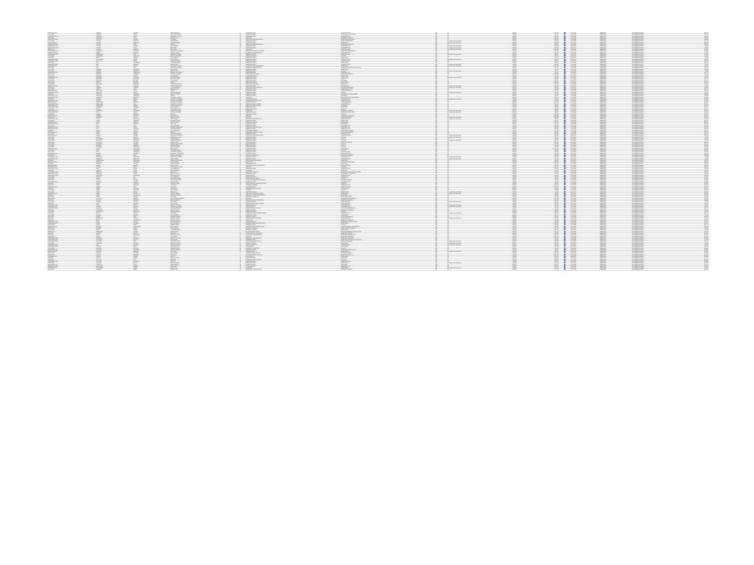| PROFESIONALES | CABEZAS | PAREDES | MARIA CRISTINA | 7 | ASISTENTE SOCIAL | ASISTENTE SOCIAL | RM | (2) | PESOS | 1.481.724 | | 01-08-1988 | INDEFINIDO | SIN OBSERVACIONES | 349.344 |
| AUXILIARES | CABRERA | LOBOS | GEMA DEL CARMEN | 15 | ENSEÑANZA MEDIA | SECRETARIA CALL CENTER | RM | (2) | PESOS | 427.987 | | 16-08-1988 | INDEFINIDO | SIN OBSERVACIONES | 106.701 |
| ADMINISTRATIVOS | CABRERA | OSSES | MARGARITA CLAUDIA | 16 | ENSEÑANZA MEDIA | ADMINISTRATIVO | RM | (2) | PESOS | 413.691 | | 01-08-1998 | INDEFINIDO | SIN OBSERVACIONES | 102.809 |
| JEFATURAS | CARRASCO | VALLE | PATRICIO IVAN | 9 | CONTADOR | TESORERO MUNICIPAL | RM | (2) | PESOS | 985.634 | | 01-11-1985 | INDEFINIDO | SIN OBSERVACIONES | 234.011 |
| ADMINISTRATIVOS | CASTILLO | TOLEDO | LUTGARDA | 12 | TECNICO EN BIENESTAR SOCIAL | SECRETARIA INSPECCION | RM | (2) | PESOS | 639.162 | | 01-04-1988 | INDEFINIDO | SIN OBSERVACIONES | 155.226 |
| AUXILIARES | CASTRO | FUENTES | CARLOS RAUL | 15 | ENSEÑANZA BASICA | OPERADOR DE RADIO | RM | Sin asignaciones especiales | PESOS | 427.987 | | 01-08-1996 | INDEFINIDO | SIN OBSERVACIONES | 106.701 |
| PROFESIONALES | CASTRO | MERCADO | TERESA GABRIELA | 11 | ASISTENTE SOCIAL | PROFESIONAL | RM | Sin asignaciones especiales | PESOS | 683.611 | | 01-08-2011 | INDEFINIDO | SIN OBSERVACIONES | 163.800 |
| ADMINISTRATIVOS | CATALAN | TAPIA | MARILUZ | 12 | TECNICO EN BIENESTAR SOCIAL | SECRETARIA TRANSITO | RM | (2) | PESOS | 639.162 | | 01-11-1985 | INDEFINIDO | SIN OBSERVACIONES | 155.226 |
| ADMINISTRATIVOS | CHANDIA | CAMPOS | JUAN CARLOS | 18 | ENSEÑANZA MEDIA | ADMINISTRATIVO | RM | Sin asignaciones especiales | PESOS | 350.499 | | 02-11-2011 | INDEFINIDO | SIN OBSERVACIONES | 88.230 |
| ADMINISTRATIVOS | CHAVEZ | PLAZA | ERNA INES | 17 | ENSEÑANZA MEDIA | ADMINISTRATIVO | RM | Sin asignaciones especiales | PESOS | 368.562 | | 02-11-2011 | INDEFINIDO | SIN OBSERVACIONES | 92.318 |
| DIRECTIVOS | CHOLAKY | CABEZAS | MARIA JOSE | 4 | ARQUITECTO | DIRECTORA DOM | RM | Sin asignaciones especiales | PESOS | 2.329.153 | | 01-08-2011 | INDEFINIDO | SIN OBSERVACIONES | 571.140 |
| ADMINISTRATIVOS | CISTERNAS | ACEVEDO | ROSALIA DEL CARMEN | 13 | SECRETARIA EJECUTIVA BILINGUE | SECRETARIA DESARROLLO | RM | (2) | PESOS | 551.267 | | 01-09-1989 | INDEFINIDO | SIN OBSERVACIONES | 134.959 |
| ADMINISTRATIVOS | COFRE | BARRIOS | LISBETH HANNIA | 14 | SECRETARIA ADMINISTRATIVA | ADMINISTRATIVO | RM | (2) | PESOS | 469.107 | | 01-01-1994 | INDEFINIDO | SIN OBSERVACIONES | 119.675 |
| ADMINISTRATIVOS | CONTRERAS | DIAZ | JENNIFFER ANDREA | 17 | ENSEÑANZA MEDIA | ADMINISTRATIVO | RM | Sin asignaciones especiales | PESOS | 368.562 | | 02-11-2011 | INDEFINIDO | SIN OBSERVACIONES | 92.318 |
| AUXILIARES | CONTRERAS | GONZALEZ | JORGE ALEJANDRO | 15 | ENSEÑANZA BASICA | AUXILIAR | RM | (2) | PESOS | 427.987 | | 01-06-1994 | INDEFINIDO | SIN OBSERVACIONES | 106.701 |
| AUXILIARES | CUEVAS | FUENTES | JUAN ALBERTO | 17 | ENSEÑANZA MEDIA | CONDUCTOR | RM | (2) | PESOS | 366.147 | | 11-09-2006 | INDEFINIDO | SIN OBSERVACIONES | 92.318 |
| ADMINISTRATIVOS | DE LA BARRA | CORTE | ANA CATALINA | 15 | ENSEÑANZA MEDIA | ADMINISTRATIVO | RM | Sin asignaciones especiales | PESOS | 430.809 | | 25-06-2007 | INDEFINIDO | SIN OBSERVACIONES | 106.701 |
| ADMINISTRATIVOS | DEL VALLE | REYES | LIDIA DEL CARMEN | 13 | ENSEÑANZA MEDIA | ADMINISTRATIVO | RM | (2) | PESOS | 551.267 | | 01-09-1989 | INDEFINIDO | SIN OBSERVACIONES | 134.959 |
| AUXILIARES | DIAZ | CONTRERAS | VICTOR ORLANDO | 14 | ENSEÑANZA BASICA | CONDUCTOR | RM | (2) | PESOS | 482.236 | | 01-12-1981 | INDEFINIDO | SIN OBSERVACIONES | 119.675 |
| ADMINISTRATIVOS | DIAZ | ESPINOZA | MARIA ISABEL | 17 | ENSEÑANZA MEDIA | ADMINISTRATIVO | RM | Sin asignaciones especiales | PESOS | 368.562 | | 01-08-2011 | INDEFINIDO | SIN OBSERVACIONES | 92.318 |
| PROFESIONALES | DIAZ | LASTRA | MACARENA HAYDEE | 6 | ADMINISTRACION DE EMPRESAS | PROFESIONAL | RM | Sin asignaciones especiales | PESOS | 1.866.180 | | 01-01-1994 | INDEFINIDO | SIN OBSERVACIONES | 434.870 |
| JEFATURAS | DIAZ | SOTO | NORMA DEL CARMEN | 10 | SECRETARIA ADMINISTRATIVA | SECRETARIA SECRETARIA MUNICIPAL | RM | (2) | PESOS | 817.479 | | 22-05-1985 | INDEFINIDO | SIN OBSERVACIONES | 194.867 |
| AUXILIARES | DONOSO | MADRIAGA | ABEL DELFIN | 16 | ENSEÑANZA BASICA | CONDUCTOR | RM | (2) | PESOS | 411.086 | | 01-09-2006 | INDEFINIDO | SIN OBSERVACIONES | 102.809 |
| AUXILIARES | DONOSO | MADRIAGA | ERICK ELADIO | 17 | ENSEÑANZA MEDIA | AUXILIAR | RM | Sin asignaciones especiales | PESOS | 366.147 | | 01-08-2011 | INDEFINIDO | SIN OBSERVACIONES | 92.318 |
| ADMINISTRATIVOS | DONOSO | RODRIGUEZ | MARCELA ALEJANDRA | 15 | ENSEÑANZA MEDIA | ADMINISTRATIVO | RM | (2) | PESOS | 430.809 | | 18-05-1995 | INDEFINIDO | SIN OBSERVACIONES | 106.701 |
| DIRECTIVOS | ESCOBAR | CARRERA | PATRICIO ENRIQUE | 5 | LICENCIADO EN HISTORIA | DIRECTOR DE SECPLA | RM | (2) | PESOS | 2.098.923 | | 01-04-2010 | INDEFINIDO | SIN OBSERVACIONES | 504.086 |
| AUXILIARES | ESCOBAR | VARGAS | IVAN ENRIQUE | 17 | CONTADOR GENERAL | CONDUCTOR | RM | (2) | PESOS | 366.147 | | 01-08-2006 | INDEFINIDO | SIN OBSERVACIONES | 92.318 |
| ADMINISTRATIVOS | ESPINOSA | QUEVEDO | WALTER PATRICIO | 15 | ENSEÑANZA MEDIA | CONDUCTOR | RM | Sin asignaciones especiales | PESOS | 430.809 | | 01-09-2005 | INDEFINIDO | SIN OBSERVACIONES | 106.701 |
| AUXILIARES | ESPINOZA | SEVERINO | RAUL ORLANDO | 14 | ENSEÑANZA BASICA | AUXILIAR | RM | (2) | PESOS | 482.236 | | 04-07-1988 | INDEFINIDO | SIN OBSERVACIONES | 119.675 |
| AUXILIARES | ESPINOZA | MULLER | LUIS SERGIO | 14 | ENSEÑANZA BASICA | ELECTRICO | RM | (2) | PESOS | 482.236 | | 21-08-1987 | INDEFINIDO | SIN OBSERVACIONES | 119.675 |
| DIRECTIVOS | FARIAS | BAÑADOS | PEDRO | 4 | CONTADOR PUBLICO | DIRECTOR DAF | RM | (2) | PESOS | 2.329.153 | | 10-12-1984 | INDEFINIDO | SIN OBSERVACIONES | 571.140 |
| AUXILIARES | GALLARDO | ESPINOZA | ROBERTO CHRISTIAN | 14 | PEDAGOGIA EN QUIMICA | INSPECTOR | RM | (2) | PESOS | 482.236 | | 30-05-1995 | INDEFINIDO | SIN OBSERVACIONES | 119.675 |
| ADMINISTRATIVOS | GARAY | VICENCIO | HERNAN FRANCISCO | 17 | ENSEÑANZA MEDIA | SECTORIALISTA | RM | Sin asignaciones especiales | PESOS | 368.562 | | 01-08-2011 | INDEFINIDO | SIN OBSERVACIONES | 92.318 |
| JEFATURAS | GARRIDO | VASQUEZ | LILIAN ELIZABETH | 12 | TECNICO DE NIVEL SUPERIOR | JEFA DE DISCAPACIDAD | RM | Sin asignaciones especiales | PESOS | 639.162 | | 01-08-2011 | INDEFINIDO | SIN OBSERVACIONES | 155.226 |
| AUXILIARES | GOMEZ | ANGLA | EFRAIN ELISEO | 14 | ENSEÑANZA BASICA | OPERADOR DE RADIO | RM | (2) | PESOS | 482.236 | | 26-10-1992 | INDEFINIDO | SIN OBSERVACIONES | 119.675 |
| PROFESIONALES | GONZALEZ | DAVILA | IVONNE | 7 | ASISTENTE SOCIAL | ASISTENTE SOCIAL | RM | (2) | PESOS | 1.481.724 | | 03-01-1994 | INDEFINIDO | SIN OBSERVACIONES | 349.344 |
| ADMINISTRATIVOS | GONZALEZ | GARCIA | JORGE FERNANDO | 14 | ENSEÑANZA MEDIA | AUXILIAR | RM | Sin asignaciones especiales | PESOS | 485.282 | | 10-08-1994 | INDEFINIDO | SIN OBSERVACIONES | 119.675 |
| TECNICOS | GONZALEZ | GONZALEZ | MARCO ANTONIO | 13 | ENSEÑANZA MEDIA | SECTORIALISTA ORGANISMOS | RM | (2) | PESOS | 551.267 | | 17-12-1984 | INDEFINIDO | SIN OBSERVACIONES | 134.959 |
| ADMINISTRATIVOS | GONZALEZ | GONZALEZ | RAMON | 13 | ENSEÑANZA MEDIA | INSPECTOR | RM | (2) | PESOS | 551.267 | | 16-12-1991 | INDEFINIDO | SIN OBSERVACIONES | 134.959 |
| ADMINISTRATIVOS | GONZALEZ | POBLETE | VERONICA BEATRIZ | 13 | CONTADOR | ENCARGADA DE PLANIFICACION Y | RM | (2) | PESOS | 551.267 | | 01-01-1994 | INDEFINIDO | SIN OBSERVACIONES | 134.959 |
| TECNICOS | GUERRA | MEDINA | EDUARDO HUMBERTO | 16 | AGENTE COMERCIAL | ADMINISTRATIVO | RM | Sin asignaciones especiales | PESOS | 413.691 | | 01-08-2011 | INDEFINIDO | SIN OBSERVACIONES | 102.809 |
| ADMINISTRATIVOS | GUZMAN | MELLA | MARCELA ALEJANDRA | 16 | SECRETARIA ADMINISTRATIVA | ADMINISTRATIVO | RM | (2) | PESOS | 413.691 | | 01-01-1996 | INDEFINIDO | SIN OBSERVACIONES | 102.809 |
| PROFESIONALES | HERNANDEZ | MORALES | TERESA DEL CARMEN | 7 | ASISTENTE SOCIAL | ASISTENTE SOCIAL | RM | (2) | PESOS | 1.481.724 | | 01-10-1987 | INDEFINIDO | SIN OBSERVACIONES | 349.344 |
| ADMINISTRATIVOS | HERNANDEZ | SILVA | GABRIEL DEL CARMEN | 13 | ENSEÑANZA MEDIA LABORAL | ADMINISTRATIVO | RM | (2) | PESOS | 551.267 | | 01-12-1987 | INDEFINIDO | SIN OBSERVACIONES | 134.959 |
| ADMINISTRATIVOS | HERNANDEZ | TORRES | GUILLERMO ALVARO | 15 | ENSEÑANZA MEDIA LABORAL | INSPECTOR | RM | (2) | PESOS | 430.809 | | 03-09-1996 | INDEFINIDO | SIN OBSERVACIONES | 106.701 |
| ADMINISTRATIVOS | HERRERA | GONGORA | JOSE EUGENIO | 14 | ENSEÑANZA MEDIA | INSPECTOR | RM | (2) | PESOS | 485.282 | | 01-06-1994 | INDEFINIDO | SIN OBSERVACIONES | 119.675 |
| AUXILIARES | ICARTE | BADES | ALEJANDRO HUGO | 14 | ENSEÑANZA BASICA | AUXILIAR | RM | (2) | PESOS | 482.236 | | 07-03-1994 | INDEFINIDO | SIN OBSERVACIONES | 119.675 |
| ADMINISTRATIVOS | INOSTROSA | NAVARRETE | INGRID ALEJANDRA | 16 | SECRETARIA | SECRETARIA JURIDICA | RM | Sin asignaciones especiales | PESOS | 413.691 | | 01-06-2006 | INDEFINIDO | SIN OBSERVACIONES | 102.809 |
| ADMINISTRATIVOS | JAÑA | MUÑOZ | PAMELA KATHERINE | 16 | ENSEÑANZA MEDIA | SECRETARIA OIRS DIGITAL | RM | Sin asignaciones especiales | PESOS | 413.691 | | 07-03-1997 | INDEFINIDO | SIN OBSERVACIONES | 102.809 |
| AUXILIARES | JIMENEZ | ORDENES | ENRIQUE | 14 | ENSEÑANZA BASICA | AUXILIAR | RM | (2) | PESOS | 482.236 | | 06-01-1966 | INDEFINIDO | SIN OBSERVACIONES | 119.675 |
| PROFESIONALES | JIMENEZ | OYARZUN | MARIA CECILIA | 5 | ABOGADO | CONTRALORA MUNICIPAL | RM | (2) | PESOS | 2.098.923 | | 01-12-1994 | INDEFINIDO | SIN OBSERVACIONES | 504.086 |
| DIRECTIVOS | JORQUERA | SALAS | JORGE RICARDO | 5 | ABOGADO | DIRECTOR JURIDICO | RM | Sin asignaciones especiales | PESOS | 2.098.923 | | 01-08-2011 | INDEFINIDO | SIN OBSERVACIONES | 504.086 |
| ADMINISTRATIVOS | LA PAZ | PROVOSTE | TRESIA ELISA | 17 | SECRETARIA ADMINISTRATIVA | ADMINISTRATIVO | RM | Sin asignaciones especiales | PESOS | 368.562 | | 01-08-2011 | INDEFINIDO | SIN OBSERVACIONES | 92.318 |
| AUXILIARES | LAGOS | CORNEJO | RICHARD ANDRES | 15 | ENSEÑANZA MEDIA | CONDUCTOR | RM | (2) | PESOS | 427.987 | | 05-12-1994 | INDEFINIDO | SIN OBSERVACIONES | 106.701 |
| PROFESIONALES | LAGOS | OYARCE | MARIA EUGENIA | 7 | CONTADOR AUDITOR | PROFESIONAL | RM | (2) | PESOS | 1.481.724 | | 23-09-1991 | INDEFINIDO | SIN OBSERVACIONES | 349.344 |
| ADMINISTRATIVOS | LARA | ESCOBAR | JOSE LUIS | 13 | ENSEÑANZA MEDIA | INSPECTOR | RM | (2) | PESOS | 551.267 | | 01-09-1989 | INDEFINIDO | SIN OBSERVACIONES | 134.959 |
| JEFATURAS | LAZO | ESTAY | EDITH MARLENE | 12 | ENSEÑANZA MEDIA | ADMINISTRATIVO | RM | (2) | PESOS | 639.162 | | 01-09-1994 | INDEFINIDO | SIN OBSERVACIONES | 155.226 |
| ADMINISTRATIVOS | LEIVA | LOBOS | ROBERTO FERNANDO | 14 | TECNICO EN PREVENCION DE | ADMINISTRATIVO | RM | (2) | PESOS | 485.282 | | 01-12-1995 | INDEFINIDO | SIN OBSERVACIONES | 119.675 |
| ADMINISTRATIVOS | LIRA | ARANEDA | VICENTE EUGENIO | 12 | ENSEÑANZA MEDIA | ADMINISTRATIVO | RM | (2) | PESOS | 639.162 | | 05-04-1988 | INDEFINIDO | SIN OBSERVACIONES | 155.226 |
| TECNICOS | LIZAMA | ARMIJO | ELBA ALBERTINA | 10 | CONTADORA GENERAL | APOYO OPERACIONES | RM | (2) | PESOS | 817.479 | | 01-10-1986 | INDEFINIDO | SIN OBSERVACIONES | 194.867 |
| PROFESIONALES | LOPEZ | BUSTOS | CRISTINA | 9 | PROFESORA HISTORIA Y GEOG. | JEFA DE CALL CENTER | RM | (2) | PESOS | 985.634 | | 17-12-1984 | INDEFINIDO | SIN OBSERVACIONES | 234.011 |
| AUXILIARES | LOPEZ | REYES | RODOLFO RODRIGO | 15 | ENSEÑANZA MEDIA | ADMINISTRATIVO | RM | (2) | PESOS | 427.987 | | 01-06-1994 | INDEFINIDO | SIN OBSERVACIONES | 106.701 |
| PROFESIONALES | LOZANO | TORRES | JACQUELINE CRISTINA | 9 | LICENCIADA EN TRABAJO SOCIAL | ASISTENTE SOCIAL | RM | Sin asignaciones especiales | PESOS | 985.634 | | 01-05-2007 | INDEFINIDO | SIN OBSERVACIONES | 234.011 |
| AUXILIARES | LUENGO | GUERRA | MARISOL DEL PILAR | 17 | ENSEÑANZA MEDIA | AUXILIAR | RM | Sin asignaciones especiales | PESOS | 366.147 | | 01-08-2011 | INDEFINIDO | SIN OBSERVACIONES | 92.318 |
| AUXILIARES | MALDONADO | CASANOVA | VASCO MANUEL | 14 | ENSEÑANZA BASICA | AUXILIAR | RM | (2) | PESOS | 482.236 | | 01-01-1974 | INDEFINIDO | SIN OBSERVACIONES | 119.675 |
| AUXILIARES | MALLIENDA | BOROUEZ | RODRIGO ERNESTO | 17 | ENSEÑANZA MEDIA | AUXILIAR | RM | Sin asignaciones especiales | PESOS | 366.147 | | 01-08-2011 | INDEFINIDO | SIN OBSERVACIONES | 92.318 |
| DIRECTIVOS | MARDESIC | STUARDO | PATRICIA VINKA | 5 | ASISTENTE SOCIAL | DIRECTORA DIDECO | RM | (2) | PESOS | 2.098.923 | | 01-12-2007 | INDEFINIDO | SIN OBSERVACIONES | 504.086 |
| AUXILIARES | MARTINEZ | CANCINO | PATRICIA DEL CARMEN | 15 | EDUCACION MEDIA | AUXILIAR | RM | (2) | PESOS | 427.987 | | 06-02-1995 | INDEFINIDO | SIN OBSERVACIONES | 106.701 |
| AUXILIARES | MARTINEZ | TORRES | MARCELO OMAR | 16 | ENSEÑANZA MEDIA | AUXILIAR | RM | (2) | PESOS | 411.086 | | 01-06-2008 | INDEFINIDO | SIN OBSERVACIONES | 102.809 |
| AUXILIARES | MAUREIRA | GONZALEZ | ISMAEL ENRIQUE | 14 | ENSEÑANZA MEDIA | AUXILIAR | RM | (2) | PESOS | 482.236 | | 14-09-1987 | INDEFINIDO | SIN OBSERVACIONES | 119.675 |
| PROFESIONALES | MAYER | CARRASCO | ERNA AMALIA | 8 | ASISTENTE SOCIAL | PROFESIONAL | RM | (2) | PESOS | 1.197.502 | | 22-04-1996 | INDEFINIDO | SIN OBSERVACIONES | 283.254 |
| AUXILIARES | MENA | VELASQUEZ | VICTOR SEGUNDO | 16 | ENSEÑANZA BASICA | AUXILIAR | RM | (2) | PESOS | 411.086 | | 01-06-2008 | INDEFINIDO | SIN OBSERVACIONES | 102.809 |
| JEFATURAS | MEZA | TORREALBA | MACARENA VERONICA | 9 | ENSEÑANZA MEDIA | JEFA DE BODEGA | RM | (2) | PESOS | 985.634 | | 01-02-1985 | INDEFINIDO | SIN OBSERVACIONES | 234.011 |
| PROFESIONALES | MIRANDA | QUEUPIL | ELIZABETH JACQUELINE | 9 | ASISTENTE SOCIAL | ASISTENTE SOCIAL | RM | (2) | PESOS | 985.634 | | 01-11-1994 | INDEFINIDO | SIN OBSERVACIONES | 234.011 |
| JEFATURAS | MOLINA | TAPIA | GUSTAVO EDUARDO | 12 | ANALISTA DE SISTEMAS | TECNICO EN SOPORTE | RM | (2) | PESOS | 639.162 | | 01-01-1994 | INDEFINIDO | SIN OBSERVACIONES | 155.226 |
| ADMINISTRATIVOS | MONSALVE | MONSALVE | GLORIA DEL CARMEN | 17 | ENSEÑANZA MEDIA | ADMINISTRATIVO | RM | Sin asignaciones especiales | PESOS | 368.562 | | 01-08-2011 | INDEFINIDO | SIN OBSERVACIONES | 92.318 |
| ADMINISTRATIVOS | MONSALVE | MONSALVE | JUANA ANABEL | 17 | ENSEÑANZA MEDIA | ADMINISTRATIVO | RM | Sin asignaciones especiales | PESOS | 368.562 | | 02-11-2011 | INDEFINIDO | SIN OBSERVACIONES | 92.318 |
| TECNICOS | MONTECINOS | SEPULVEDA | EUGENIA JACQUELINE | 15 | SECRETARIA ADMINISTRATIVA | INSPECTORA | RM | (2) | PESOS | 430.809 | | 23-04-2007 | INDEFINIDO | SIN OBSERVACIONES | 106.701 |
| PROFESIONALES | MORALES | MARAMBIO | RAUL CARLOS | 5 | ARQUITECTO | JEFE DE ADQUISICIONES | RM | (2) | PESOS | 2.098.923 | | 15-01-1985 | INDEFINIDO | SIN OBSERVACIONES | 504.086 |
| TECNICOS | MORALES | SALINAS | NELSON SERGIO | 13 | ENSEÑANZA MEDIA | INSPECTOR | RM | (2) | PESOS | 551.267 | | 01-09-1980 | INDEFINIDO | SIN OBSERVACIONES | 134.959 |
| PROFESIONALES | MUÑOZ | BARCINA | MAGDA YANET | 9 | INGENIERO DE EJEC. EN ADM. NEG. | JEFE BIBLIOTECA | RM | (2) | PESOS | 985.634 | | 01-01-1994 | INDEFINIDO | SIN OBSERVACIONES | 234.011 |
| PROFESIONALES | OCAMPO | BRAVO | CAROLINA ALEJANDRA | 6 | ABOGADO | ABOGADO | RM | (2) | PESOS | 1.866.180 | | 01-08-2006 | INDEFINIDO | SIN OBSERVACIONES | 434.870 |
| ADMINISTRATIVOS | OLEA | MERVIL | JUAN ERNESTO | 13 | ENSEÑANZA MEDIA | ADMINISTRATIVO | RM | (2) | PESOS | 551.267 | | 16-12-1991 | INDEFINIDO | SIN OBSERVACIONES | 134.959 |
| TECNICOS | OLMEDO | YAÑEZ | PABLO ENRIQUE | 13 | CONTADOR | INSPECTOR | RM | (2) | PESOS | 551.267 | | 19-03-1993 | INDEFINIDO | SIN OBSERVACIONES | 134.959 |
| ADMINISTRATIVOS | ORELLANA | GOMEZ | DINA LILIAN | 14 | SECRETARIA EJECUTIVA | ENCARGADA DE OFICINA DE PARTES | RM | (2) | PESOS | 485.282 | | 14-11-1994 | INDEFINIDO | SIN OBSERVACIONES | 119.675 |
| ADMINISTRATIVOS | ORELLANA | NUÑEZ | MARIA ANGELICA | 13 | ENSEÑANZA MEDIA | ENCARGADA DE COMPRAS | RM | (2) | PESOS | 551.267 | | 01-10-1986 | INDEFINIDO | SIN OBSERVACIONES | 134.959 |
| ADMINISTRATIVOS | OROSTEGUI | MARDONES | BERTA ELIZABETH | 16 | TECNICO SOCIAL | ADMINISTRATIVO | RM | (2) | PESOS | 413.691 | | 01-06-2008 | INDEFINIDO | SIN OBSERVACIONES | 102.809 |
| AUXILIARES | ORTEGA | CID | JUAN ERNESTO | 16 | ENSEÑANZA BASICA | CONDUCTOR | RM | (2) | PESOS | 411.086 | | 17-10-2006 | INDEFINIDO | SIN OBSERVACIONES | 102.809 |
| AUXILIARES | OSSES | SILVA | ORLANDO ANTONIO | 15 | LICENCIA MEDIA LABORAL | AUXILIAR | RM | (2) | PESOS | 427.987 | | 01-09-1994 | INDEFINIDO | SIN OBSERVACIONES | 106.701 |
| JEFATURAS | PALLES | GANORA | MICHEL MARGARITA | 12 | TECNICO EN DISEÑO DE VESTUARIO | JEFA DE BIENESTAR | RM | (2) | PESOS | 639.162 | | 01-01-2008 | INDEFINIDO | SIN OBSERVACIONES | 155.226 |
| ADMINISTRATIVOS | PAREDES | RAMIREZ | MIGUEL ANGEL | 14 | ENSEÑANZA MEDIA | ADMINISTRATIVO | RM | (2) | PESOS | 485.282 | | 17-06-1994 | INDEFINIDO | SIN OBSERVACIONES | 119.675 |
| TECNICOS | PARRA | ARAVENA | VICTOR ARTURO | 13 | TECNIVO INSTALACIONES SANITARIAS | GASFITER | RM | (2) | PESOS | 551.267 | | 16-12-1991 | INDEFINIDO | SIN OBSERVACIONES | 134.959 |
| JEFATURAS | PARRA | ESCOBAR | HUGO IVAN | 12 | TECNICO EN TURISMO | ADMINISTRATIVO | RM | (2) | PESOS | 639.162 | | 07-04-1997 | INDEFINIDO | SIN OBSERVACIONES | 155.226 |
| PROFESIONALES | PEÑAFIEL | VEGA | ANA MARIA | 8 | ASISTENTE SOCIAL | ASISTENTE SOCIAL | RM | (2) | PESOS | 1.197.502 | | 01-04-1993 | INDEFINIDO | SIN OBSERVACIONES | 283.254 |
| TECNICOS | PEREZ | ACEVEDO | FRANCISCO | 11 | ENSEÑANZA MEDIA LABORAL | TECNICO DOM | RM | (2) | PESOS | 683.611 | | 05-01-1979 | INDEFINIDO | SIN OBSERVACIONES | 163.800 |
| AUXILIARES | PEREZ | AGUILERA | RAUL AURELIO | 14 | 6° BASICO | AUXILIAR | RM | (2) | PESOS | 482.236 | | 15-01-1984 | INDEFINIDO | SIN OBSERVACIONES | 119.675 |
| AUXILIARES | PEREZ | REYNAL | JORGE LUIS | 16 | ENSEÑANZA BASICA | CONDUCTOR | RM | Sin asignaciones especiales | PESOS | 411.086 | | 19-04-2011 | INDEFINIDO | SIN OBSERVACIONES | 102.809 |
| PROFESIONALES | PEREZ | VILCHES | DANIELA ANDREA | 11 | LICENCIADA EN TRABAJO SOCIAL | PROFESIONAL | RM | Sin asignaciones especiales | PESOS | 683.611 | | 01-08-2011 | INDEFINIDO | SIN OBSERVACIONES | 163.800 |
| TECNICOS | PEREZ | VILLABLANCA | CRISTIAN GONZALO | 15 | ENSEÑANZA TECNICO PROFESIONAL | INSPECTOR | RM | (2) | PESOS | 430.809 | | 13-03-2006 | INDEFINIDO | SIN OBSERVACIONES | 106.701 |
| JEFATURAS | PEREZ | ZAMORA | ANA ROSA | 12 | SECRETARIA EJECUTIVA | SECRETARIA SECPLA | RM | (2) | PESOS | 639.162 | | 11-11-1985 | INDEFINIDO | SIN OBSERVACIONES | 155.226 |
| DIRECTIVOS | PILOWSKY | GREENE | JAIME HERNAN GONZALO | 3 | ABOGADO | ADMINISTRADOR MUNICIPAL | RM | (2) | PESOS | 2.400.133 | | 01-09-2011 | INDEFINIDO | SIN OBSERVACIONES | 591.886 |
| TECNICOS | PIVALICA | NEGRETE | MIRKO ZVONIMIR | 13 | TEC. EN MECANICA AUTOMOTRIZ | INSPECTOR MUNICIPAL | RM | (2) | PESOS | 551.267 | | 01-07-1992 | INDEFINIDO | SIN OBSERVACIONES | 134.959 |
| AUXILIARES | PIZARRO | TAMAYO | OLGA EMILIA | 17 | ENSEÑANZA MEDIA | ADMINISTRATIVO | RM | Sin asignaciones especiales | PESOS | 366.147 | | 02-11-2011 | INDEFINIDO | SIN OBSERVACIONES | 92.318 |
| TECNICOS | PLAZA | CASTRO | NOLVIA FLOR | 14 | LICENCIA EDUC. MEDIA TEC-PROF | ADMINISTRATIVO | RM | (2) | PESOS | 485.282 | | 01-11-2006 | INDEFINIDO | SIN OBSERVACIONES | 119.675 |
| ADMINISTRATIVOS | POZO | REYES | MARITZA CATALINA | 18 | ENSEÑANZA MEDIA | ADMINISTRATIVO | RM | Sin asignaciones especiales | PESOS | 350.499 | | 02-11-2011 | INDEFINIDO | SIN OBSERVACIONES | 88.230 |
| PROFESIONALES | QUEZADA | PACHECO | MARISOL ALEJANDRA | 10 | TRABAJO SOCIAL | ASISTENTE SOCIAL | RM | Sin asignaciones especiales | PESOS | 817.479 | | 01-08-2011 | INDEFINIDO | SIN OBSERVACIONES | 194.867 |
| ADMINISTRATIVOS | QUEZADA | ROZAS | KARINA ANTONIETA | 14 | SECRETARIADO EJECUTIVO | SECRETARIA PERMISOS DE | RM | (2) | PESOS | 485.282 | | 01-06-1995 | INDEFINIDO | SIN OBSERVACIONES | 119.675 |
| TECNICOS | QUILODRAN | POBLETE | EULALIA ELENA | 11 | ENSEÑANZA MEDIA | SECRETARIA GABINETE | RM | (2) | PESOS | 683.611 | | 17-12-1984 | INDEFINIDO | SIN OBSERVACIONES | 163.800 |
| AUXILIARES | QUINTANILLA | QUINTANILLA | GERMAN ANDRES | 15 | ENSEÑANZA MEDIA | ESTAFETA | RM | (2) | PESOS | 427.987 | | 19-12-1992 | INDEFINIDO | SIN OBSERVACIONES | 106.701 |
| TECNICOS | RAINAO | COLLIO | JUAN JOSE | 15 | PROGRAMACION DE COMPUTADORES | ADMINISTRATIVO | RM | Sin asignaciones especiales | PESOS | 430.809 | | 01-08-2011 | INDEFINIDO | SIN OBSERVACIONES | 106.701 |
| AUXILIARES | RAMIREZ | MIRANDA | JUAN ESTEBAN | 17 | ENSEÑANZA BASICA | CONDUCTOR | RM | (2) | PESOS | 366.147 | | 01-07-2001 | INDEFINIDO | SIN OBSERVACIONES | 92.318 |
| JEFATURAS | RAMOS | ANCE | ANDRES MAURICIO | 12 | ENSEÑANZA MEDIA | JEFE DE EMERGENCIA | RM | (2) | PESOS | 639.162 | | 12-04-1994 | INDEFINIDO | SIN OBSERVACIONES | 155.226 |
| TECNICOS | REBOLLEDO | VARGAS | PATRICIA ANDREA | 15 | ADMINISTRACION HOTELERA | ADMINISTRATIVO | RM | Sin asignaciones especiales | PESOS | 430.809 | | 01-08-2011 | INDEFINIDO | SIN OBSERVACIONES | 106.701 |
| TECNICOS | REYES | CONTRERAS | MARCELA HELLEN | 14 | SECRETARIA | SECRETARIA DIRNATO | RM | (2) | PESOS | 485.282 | | 05-12-2005 | INDEFINIDO | SIN OBSERVACIONES | 119.675 |
| ADMINISTRATIVOS | RIVAS | AVILES | RUTH ESTERLINA | 14 | TECNICO JURIDICO | SECRETARIA UNIDAD TECNICA | RM | (2) | PESOS | 485.282 | | 04-12-1995 | INDEFINIDO | SIN OBSERVACIONES | 119.675 |
| PROFESIONALES | RIVERA | OLIVARES | JUANA ANGELICA | 6 | INGENIERO EJECUCION GESTION PU | PROFESIONAL | RM | (2) | PESOS | 1.866.180 | | 15-03-1993 | INDEFINIDO | SIN OBSERVACIONES | 434.870 |
| AUXILIARES | RIVERA | ROBLE | GABRIEL JESUS | 14 | ENSEÑANZA MEDIA | AUXILIAR | RM | (2) | PESOS | 482.236 | | 01-09-1989 | INDEFINIDO | SIN OBSERVACIONES | 119.675 |
| PROFESIONALES | RIVEROS | MONTECINOS | PAOLA ORIANA | 9 | ASISTENTE SOCIAL, M.DES. LOCAL | ASISTENTE SOCIAL DEL PERSONAL | RM | (2) | PESOS | 985.634 | | 01-10-2006 | INDEFINIDO | SIN OBSERVACIONES | 231.454 |
| DIRECTIVOS | RIVEROS | ROZAS | JUAN CARLOS | 8 | INGENIERO FORESTAL | DIRECTOR OPERACIONES | RM | (2) | PESOS | 1.197.502 | | 01-09-2010 | INDEFINIDO | SIN OBSERVACIONES | 283.254 |
| AUXILIARES | ROCO | MUÑOZ | HECTOR ENRIQUE | 17 | ENSEÑANZA BASICA | CONDUCTOR | RM | (2) | PESOS | 366.147 | | 02-10-2000 | INDEFINIDO | SIN OBSERVACIONES | 92.318 |
| DIRECTIVOS | RODRIGUEZ | MENDEZ | JAIME MANUEL | 7 | RELACIONADOR PUBLICO | JEFE DE PERMISOS DE CIRCULACION | RM | (2) | PESOS | 1.481.724 | | 18-12-1980 | INDEFINIDO | SIN OBSERVACIONES | 349.344 |
| TECNICOS | ROGGET | BOTTAI | PATRICIA M. | 14 | TECNICO ADM. DE NEGOCIOS | SECRETARIA BODEGA | RM | (2) | PESOS | 485.282 | | 01-01-1994 | INDEFINIDO | SIN OBSERVACIONES | 119.675 |
| TECNICOS | ROJAS | MASSARDO | MARLENE LORETO | 14 | SECRETARIA ADMINISTRATIVA | SECRETARIA INFORMATICA | RM | (2) | PESOS | 469.107 | | 23-08-1994 | INDEFINIDO | SIN OBSERVACIONES | 118.302 |
| DIRECTIVOS | ROMAN | DUK | LUZ MARINA | 4 | ABOGADO | SECRETARIA MUNICIPAL | RM | (2) | PESOS | 2.329.153 | | 01-10-1993 | INDEFINIDO | SIN OBSERVACIONES | 571.140 |
| ADMINISTRATIVOS | SAAVEDRA | SAAVEDRA | PATRICIA VICTORIA | 12 | SECRETARIA ADMINISTRATIVA | SECRETARIA TRANSITO | RM | (2) | PESOS | 639.162 | | 01-03-1986 | INDEFINIDO | SIN OBSERVACIONES | 155.226 |
| ADMINISTRATIVOS | SAAVEDRA | SALINAS | JENNY GEMA | 12 | ENSEÑANZA MEDIA | SECRETARIA SEGURIDAD CIUDADANA | RM | (2) | PESOS | 639.162 | | 01-10-1986 | INDEFINIDO | SIN OBSERVACIONES | 155.226 |
| ADMINISTRATIVOS | SAAVEDRA | VERA | ELIZABETH OTILIA | 14 | SECRETARIA ADMINISTRATIVA | SECRETARIA DIDECO | RM | Sin asignaciones especiales | PESOS | 485.282 | | 01-02-1995 | INDEFINIDO | SIN OBSERVACIONES | 119.675 |
| AUXILIARES | SAAVEDRA | VILCHES | SERGIO ANTONIO | 17 | ENSEÑANZA MEDIA | CONDUCTOR | RM | Sin asignaciones especiales | PESOS | 366.147 | | 06-06-2011 | INDEFINIDO | SIN OBSERVACIONES | 92.318 |
| ADMINISTRATIVOS | SAEZ | NAVARRO | VANESSA CRISTINA | 15 | AGENTE COMERCIAL | ADMINISTRATIVO | RM | Sin asignaciones especiales | PESOS | 430.809 | | 01-05-2007 | INDEFINIDO | SIN OBSERVACIONES | 106.701 |
| ADMINISTRATIVOS | SALDAÑA | BAEZA | JOSE ABRAHAM | 12 | CONTABILIDAD | CONDUCTOR | RM | (2) | PESOS | 639.162 | | 22-01-1974 | INDEFINIDO | SIN OBSERVACIONES | 155.226 |
| AUXILIARES | SALDAÑA | RETAMAL | ROBERTO ANGEL | 16 | MECANICO AUTOMOTRIZ | AUXILIAR | RM | (2) | PESOS | 411.086 | | 09-08-2004 | INDEFINIDO | SIN OBSERVACIONES | 102.809 |
| ADMINISTRATIVOS | SALGADO | GALLEGOS | PAULINA WALESKA | 13 | ENSEÑANZA MEDIA | SECRETARIA CONTABILIDAD | RM | (2) | PESOS | 551.267 | | 01-09-1988 | INDEFINIDO | SIN OBSERVACIONES | 134.959 |
| PROFESIONALES | SALGADO | MORALES | SILVIA INES | 11 | TRABAJO SOCIAL | PROFESIONAL | RM | Sin asignaciones especiales | PESOS | 683.611 | | 01-08-2011 | INDEFINIDO | SIN OBSERVACIONES | 163.800 |
| DIRECTIVOS | SALINAS | BALAGNA | IVAN ANDRES | 7 | ADMINISTRADOR PUBLICO | ASESOR GABINETE | RM | (2) | PESOS | 1.481.724 | | 06-12-2004 | INDEFINIDO | SIN OBSERVACIONES | 349.344 |
| DIRECTIVOS | SALINAS | ESPINOZA | FERNANDO | 5 | ING. EJECUCION EN TRANSITO | DIRECTOR TRANSITO | RM | (2) | PESOS | 2.098.923 | | 01-06-1985 | INDEFINIDO | SIN OBSERVACIONES | 504.086 |
| PROFESIONALES | SALINAS | FLORES | GLADYS | 7 | NUTRICIONISTA | PROFESIONAL | RM | (2) | PESOS | 1.481.724 | | 23-09-1991 | INDEFINIDO | SIN OBSERVACIONES | 349.344 |
| TECNICOS | SALINAS | MUÑOZ | ERIKA YOLANDA | 15 | ENSEÑANZA MEDIA | INSPECTOR | RM | (2) | PESOS | 430.809 | | 28-05-2007 | INDEFINIDO | SIN OBSERVACIONES | 106.701 |
| TECNICOS | SAN JUAN | AVILA | ROBERTO | 11 | ENSEÑANZA MEDIA LABORAL | ESTAFETA | RM | (2) | PESOS | 683.611 | | 01-02-1991 | INDEFINIDO | SIN OBSERVACIONES | 163.800 |
| ADMINISTRATIVOS | SAN JUAN | MAUREIRA | MARILUZ | 13 | EDUCACION MEDIA | SECRETARIA SDU | RM | (2) | PESOS | 551.267 | | 17-11-1992 | INDEFINIDO | SIN OBSERVACIONES | 134.959 |
| AUXILIARES | SANCHEZ | BRAVO | FABIAN ANDRES | 16 | ENSEÑANZA MEDIA | CONDUCTOR | RM | Sin asignaciones especiales | PESOS | 411.086 | | 02-11-2011 | INDEFINIDO | SIN OBSERVACIONES | 102.809 |
| ADMINISTRATIVOS | SANDOVAL | NOVOA | DIEGO ENRIQUE | 15 | ENSEÑANZA MEDIA | INSPECTOR | RM | (2) | PESOS | 430.809 | | 03-10-1995 | INDEFINIDO | SIN OBSERVACIONES | 106.701 |
| ADMINISTRATIVOS | SANTANDER | TORRES | JOSE DAVID | 12 | TECNICO SOCIAL | ADMINISTRATIVO | RM | (2) | PESOS | 639.162 | | 01-12-1986 | INDEFINIDO | SIN OBSERVACIONES | 155.226 |
| PROFESIONALES | SANTIBAÑEZ | LOPEZ | LUKAS IVAN | 10 | PSICOLOGO | PROFESIONAL | RM | Sin asignaciones especiales | PESOS | 817.479 | | 01-06-2011 | INDEFINIDO | SIN OBSERVACIONES | 194.867 |
| JEFATURAS | SOBARZO | PEREZ | LORETO ADILA | 10 | SECRETARIA ADMINISTRATIVA | ENCARGADA DERCO | RM | (2) | PESOS | 817.479 | | 01-07-1980 | INDEFINIDO | SIN OBSERVACIONES | 194.867 |